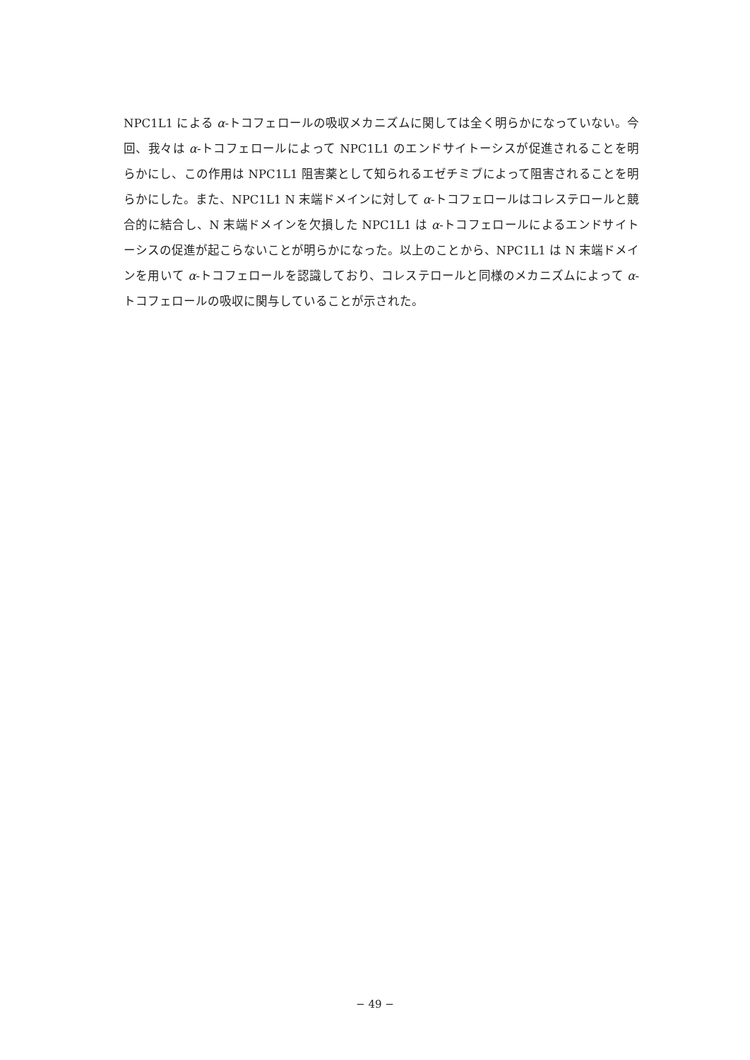NPC1L1 による α-トコフェロールの吸収メカニズムに関しては全く明らかになっていない。今回、我々は α-トコフェロールによって NPC1L1 のエンドサイトーシスが促進されることを明らかにし、この作用は NPC1L1 阻害薬として知られるエゼチミブによって阻害されることを明らかにした。また、NPC1L1 N 末端ドメインに対して α-トコフェロールはコレステロールと競合的に結合し、N 末端ドメインを欠損した NPC1L1 は α-トコフェロールによるエンドサイトーシスの促進が起こらないことが明らかになった。以上のことから、NPC1L1 は N 末端ドメインを用いて α-トコフェロールを認識しており、コレステロールと同様のメカニズムによって α-トコフェロールの吸収に関与していることが示された。
− 49 −